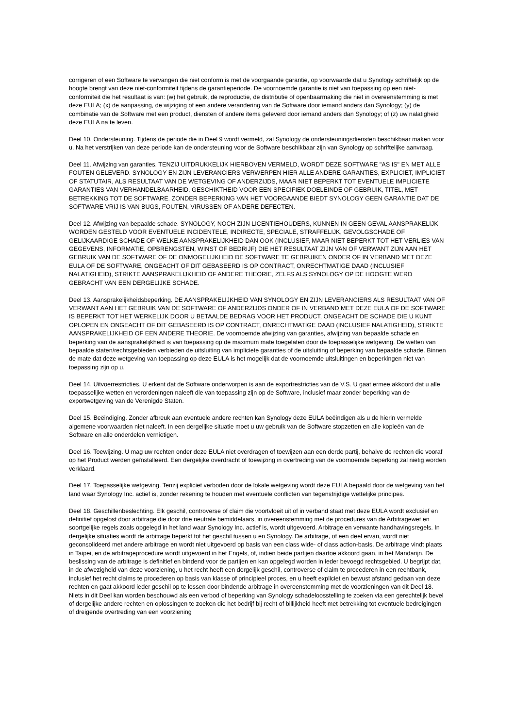corrigeren of een Software te vervangen die niet conform is met de voorgaande garantie, op voorwaarde dat u Synology schriftelijk op de hoogte brengt van deze niet-conformiteit tijdens de garantieperiode. De voornoemde garantie is niet van toepassing op een niet-conformiteit die het resultaat is van: (w) het gebruik, de reproductie, de distributie of openbaarmaking die niet in overeenstemming is met deze EULA; (x) de aanpassing, de wijziging of een andere verandering van de Software door iemand anders dan Synology; (y) de combinatie van de Software met een product, diensten of andere items geleverd door iemand anders dan Synology; of (z) uw nalatigheid deze EULA na te leven.
Deel 10. Ondersteuning. Tijdens de periode die in Deel 9 wordt vermeld, zal Synology de ondersteuningsdiensten beschikbaar maken voor u. Na het verstrijken van deze periode kan de ondersteuning voor de Software beschikbaar zijn van Synology op schriftelijke aanvraag.
Deel 11. Afwijzing van garanties. TENZIJ UITDRUKKELIJK HIERBOVEN VERMELD, WORDT DEZE SOFTWARE "AS IS" EN MET ALLE FOUTEN GELEVERD. SYNOLOGY EN ZIJN LEVERANCIERS VERWERPEN HIER ALLE ANDERE GARANTIES, EXPLICIET, IMPLICIET OF STATUTAIR, ALS RESULTAAT VAN DE WETGEVING OF ANDERZIJDS, MAAR NIET BEPERKT TOT EVENTUELE IMPLICIETE GARANTIES VAN VERHANDELBAARHEID, GESCHIKTHEID VOOR EEN SPECIFIEK DOELEINDE OF GEBRUIK, TITEL, MET BETREKKING TOT DE SOFTWARE. ZONDER BEPERKING VAN HET VOORGAANDE BIEDT SYNOLOGY GEEN GARANTIE DAT DE SOFTWARE VRIJ IS VAN BUGS, FOUTEN, VIRUSSEN OF ANDERE DEFECTEN.
Deel 12. Afwijzing van bepaalde schade. SYNOLOGY, NOCH ZIJN LICENTIEHOUDERS, KUNNEN IN GEEN GEVAL AANSPRAKELIJK WORDEN GESTELD VOOR EVENTUELE INCIDENTELE, INDIRECTE, SPECIALE, STRAFFELIJK, GEVOLGSCHADE OF GELIJKAARDIGE SCHADE OF WELKE AANSPRAKELIJKHEID DAN OOK (INCLUSIEF, MAAR NIET BEPERKT TOT HET VERLIES VAN GEGEVENS, INFORMATIE, OPBRENGSTEN, WINST OF BEDRIJF) DIE HET RESULTAAT ZIJN VAN OF VERWANT ZIJN AAN HET GEBRUIK VAN DE SOFTWARE OF DE ONMOGELIJKHEID DE SOFTWARE TE GEBRUIKEN ONDER OF IN VERBAND MET DEZE EULA OF DE SOFTWARE, ONGEACHT OF DIT GEBASEERD IS OP CONTRACT, ONRECHTMATIGE DAAD (INCLUSIEF NALATIGHEID), STRIKTE AANSPRAKELIJKHEID OF ANDERE THEORIE, ZELFS ALS SYNOLOGY OP DE HOOGTE WERD GEBRACHT VAN EEN DERGELIJKE SCHADE.
Deel 13. Aansprakelijkheidsbeperking. DE AANSPRAKELIJKHEID VAN SYNOLOGY EN ZIJN LEVERANCIERS ALS RESULTAAT VAN OF VERWANT AAN HET GEBRUIK VAN DE SOFTWARE OF ANDERZIJDS ONDER OF IN VERBAND MET DEZE EULA OF DE SOFTWARE IS BEPERKT TOT HET WERKELIJK DOOR U BETAALDE BEDRAG VOOR HET PRODUCT, ONGEACHT DE SCHADE DIE U KUNT OPLOPEN EN ONGEACHT OF DIT GEBASEERD IS OP CONTRACT, ONRECHTMATIGE DAAD (INCLUSIEF NALATIGHEID), STRIKTE AANSPRAKELIJKHEID OF EEN ANDERE THEORIE. De voornoemde afwijzing van garanties, afwijzing van bepaalde schade en beperking van de aansprakelijkheid is van toepassing op de maximum mate toegelaten door de toepasselijke wetgeving. De wetten van bepaalde staten/rechtsgebieden verbieden de uitsluiting van impliciete garanties of de uitsluiting of beperking van bepaalde schade. Binnen de mate dat deze wetgeving van toepassing op deze EULA is het mogelijk dat de voornoemde uitsluitingen en beperkingen niet van toepassing zijn op u.
Deel 14. Uitvoerrestricties. U erkent dat de Software onderworpen is aan de exportrestricties van de V.S. U gaat ermee akkoord dat u alle toepasselijke wetten en verordeningen naleeft die van toepassing zijn op de Software, inclusief maar zonder beperking van de exportwetgeving van de Verenigde Staten.
Deel 15. Beëindiging. Zonder afbreuk aan eventuele andere rechten kan Synology deze EULA beëindigen als u de hierin vermelde algemene voorwaarden niet naleeft. In een dergelijke situatie moet u uw gebruik van de Software stopzetten en alle kopieën van de Software en alle onderdelen vernietigen.
Deel 16. Toewijzing. U mag uw rechten onder deze EULA niet overdragen of toewijzen aan een derde partij, behalve de rechten die vooraf op het Product werden geïnstalleerd. Een dergelijke overdracht of toewijzing in overtreding van de voornoemde beperking zal nietig worden verklaard.
Deel 17. Toepasselijke wetgeving. Tenzij expliciet verboden door de lokale wetgeving wordt deze EULA bepaald door de wetgeving van het land waar Synology Inc. actief is, zonder rekening te houden met eventuele conflicten van tegenstrijdige wettelijke principes.
Deel 18. Geschillenbeslechting. Elk geschil, controverse of claim die voortvloeit uit of in verband staat met deze EULA wordt exclusief en definitief opgelost door arbitrage die door drie neutrale bemiddelaars, in overeenstemming met de procedures van de Arbitragewet en soortgelijke regels zoals opgelegd in het land waar Synology Inc. actief is, wordt uitgevoerd. Arbitrage en verwante handhavingsregels. In dergelijke situaties wordt de arbitrage beperkt tot het geschil tussen u en Synology. De arbitrage, of een deel ervan, wordt niet geconsolideerd met andere arbitrage en wordt niet uitgevoerd op basis van een class wide- of class action-basis. De arbitrage vindt plaats in Taipei, en de arbitrageprocedure wordt uitgevoerd in het Engels, of, indien beide partijen daartoe akkoord gaan, in het Mandarijn. De beslissing van de arbitrage is definitief en bindend voor de partijen en kan opgelegd worden in ieder bevoegd rechtsgebied. U begrijpt dat, in de afwezigheid van deze voorziening, u het recht heeft een dergelijk geschil, controverse of claim te procederen in een rechtbank, inclusief het recht claims te procederen op basis van klasse of principieel proces, en u heeft expliciet en bewust afstand gedaan van deze rechten en gaat akkoord ieder geschil op te lossen door bindende arbitrage in overeenstemming met de voorzieningen van dit Deel 18. Niets in dit Deel kan worden beschouwd als een verbod of beperking van Synology schadeloosstelling te zoeken via een gerechtelijk bevel of dergelijke andere rechten en oplossingen te zoeken die het bedrijf bij recht of billijkheid heeft met betrekking tot eventuele bedreigingen of dreigende overtreding van een voorziening